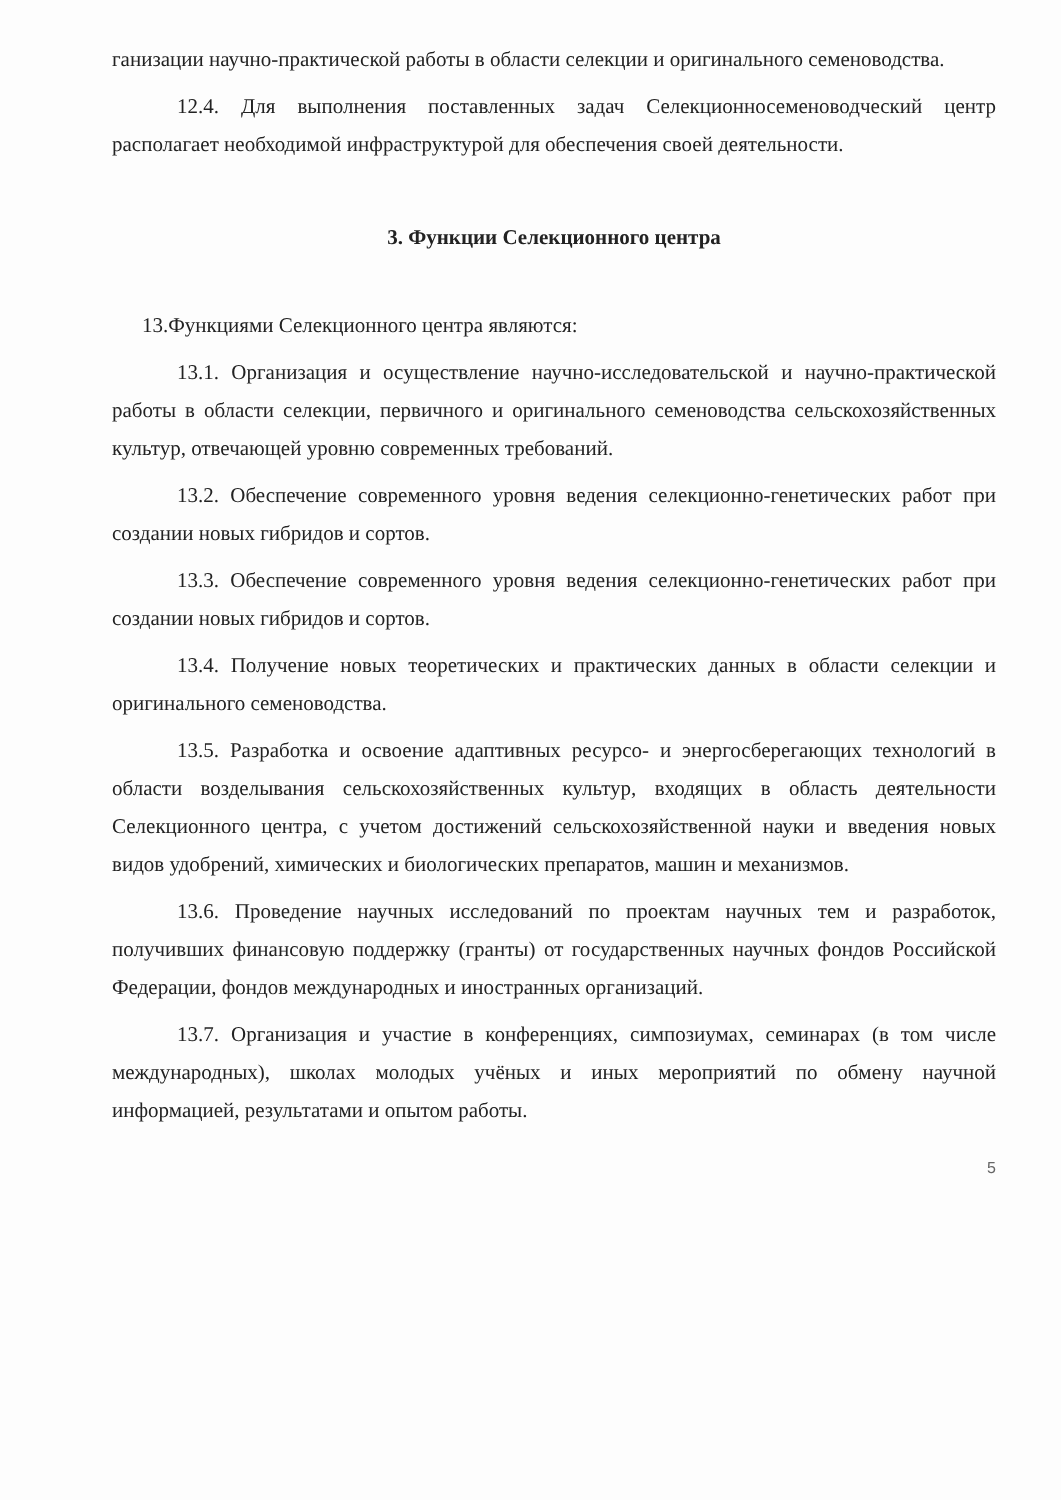ганизации научно-практической работы в области селекции и оригинального семеноводства.
12.4. Для выполнения поставленных задач Селекционносеменоводческий центр располагает необходимой инфраструктурой для обеспечения своей деятельности.
3. Функции Селекционного центра
13.Функциями Селекционного центра являются:
13.1. Организация и осуществление научно-исследовательской и научно-практической работы в области селекции, первичного и оригинального семеноводства сельскохозяйственных культур, отвечающей уровню современных требований.
13.2. Обеспечение современного уровня ведения селекционно-генетических работ при создании новых гибридов и сортов.
13.3. Обеспечение современного уровня ведения селекционно-генетических работ при создании новых гибридов и сортов.
13.4. Получение новых теоретических и практических данных в области селекции и оригинального семеноводства.
13.5. Разработка и освоение адаптивных ресурсо- и энергосберегающих технологий в области возделывания сельскохозяйственных культур, входящих в область деятельности Селекционного центра, с учетом достижений сельскохозяйственной науки и введения новых видов удобрений, химических и биологических препаратов, машин и механизмов.
13.6. Проведение научных исследований по проектам научных тем и разработок, получивших финансовую поддержку (гранты) от государственных научных фондов Российской Федерации, фондов международных и иностранных организаций.
13.7. Организация и участие в конференциях, симпозиумах, семинарах (в том числе международных), школах молодых учёных и иных мероприятий по обмену научной информацией, результатами и опытом работы.
5